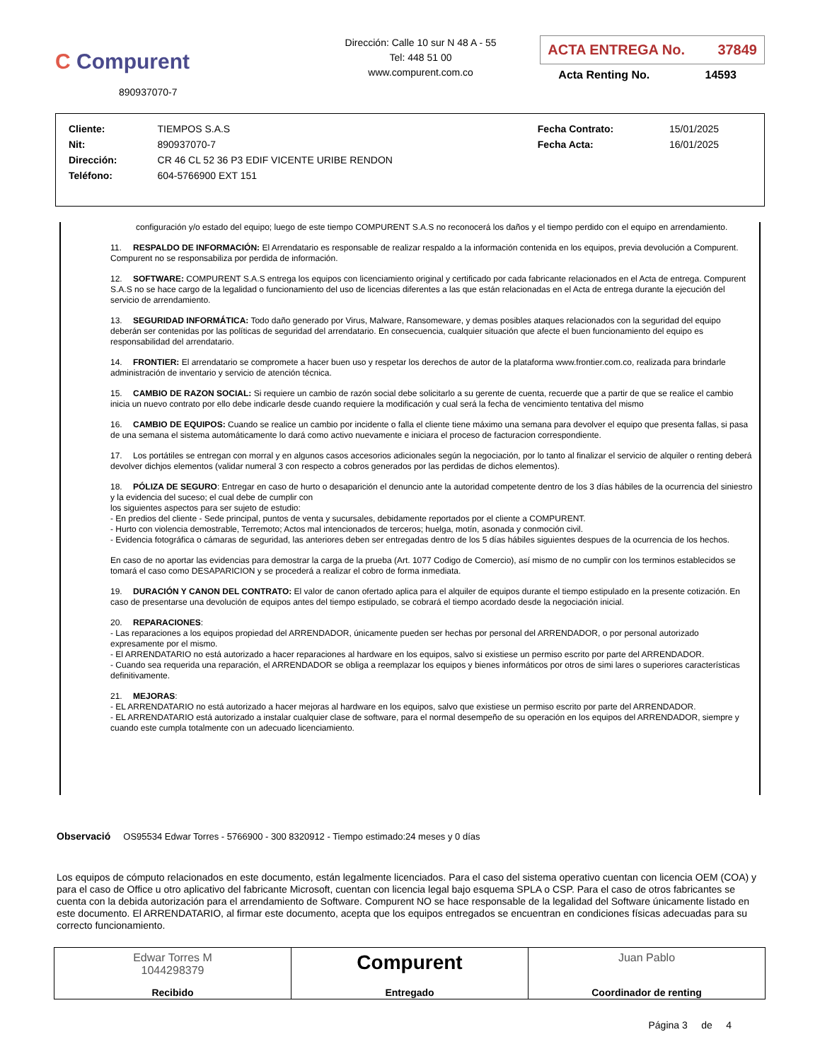C Compurent
890937070-7
Dirección: Calle 10 sur N 48 A - 55
Tel: 448 51 00
www.compurent.com.co
ACTA ENTREGA No. 37849
Acta Renting No. 14593
| Cliente: | TIEMPOS S.A.S | Fecha Contrato: | 15/01/2025 |
| Nit: | 890937070-7 | Fecha Acta: | 16/01/2025 |
| Dirección: | CR 46 CL 52 36 P3 EDIF VICENTE URIBE RENDON | | |
| Teléfono: | 604-5766900 EXT 151 | | |
configuración y/o estado del equipo; luego de este tiempo COMPURENT S.A.S no reconocerá los daños y el tiempo perdido con el equipo en arrendamiento.
11. RESPALDO DE INFORMACIÓN: El Arrendatario es responsable de realizar respaldo a la información contenida en los equipos, previa devolución a Compurent. Compurent no se responsabiliza por perdida de información.
12. SOFTWARE: COMPURENT S.A.S entrega los equipos con licenciamiento original y certificado por cada fabricante relacionados en el Acta de entrega. Compurent S.A.S no se hace cargo de la legalidad o funcionamiento del uso de licencias diferentes a las que están relacionadas en el Acta de entrega durante la ejecución del servicio de arrendamiento.
13. SEGURIDAD INFORMÁTICA: Todo daño generado por Virus, Malware, Ransomeware, y demas posibles ataques relacionados con la seguridad del equipo deberán ser contenidas por las políticas de seguridad del arrendatario. En consecuencia, cualquier situación que afecte el buen funcionamiento del equipo es responsabilidad del arrendatario.
14. FRONTIER: El arrendatario se compromete a hacer buen uso y respetar los derechos de autor de la plataforma www.frontier.com.co, realizada para brindarle administración de inventario y servicio de atención técnica.
15. CAMBIO DE RAZON SOCIAL: Si requiere un cambio de razón social debe solicitarlo a su gerente de cuenta, recuerde que a partir de que se realice el cambio inicia un nuevo contrato por ello debe indicarle desde cuando requiere la modificación y cual será la fecha de vencimiento tentativa del mismo
16. CAMBIO DE EQUIPOS: Cuando se realice un cambio por incidente o falla el cliente tiene máximo una semana para devolver el equipo que presenta fallas, si pasa de una semana el sistema automáticamente lo dará como activo nuevamente e iniciara el proceso de facturacion correspondiente.
17. Los portátiles se entregan con morral y en algunos casos accesorios adicionales según la negociación, por lo tanto al finalizar el servicio de alquiler o renting deberá devolver dichjos elementos (validar numeral 3 con respecto a cobros generados por las perdidas de dichos elementos).
18. PÓLIZA DE SEGURO: Entregar en caso de hurto o desaparición el denuncio ante la autoridad competente dentro de los 3 días hábiles de la ocurrencia del siniestro y la evidencia del suceso; el cual debe de cumplir con
los siguientes aspectos para ser sujeto de estudio:
- En predios del cliente - Sede principal, puntos de venta y sucursales, debidamente reportados por el cliente a COMPURENT.
- Hurto con violencia demostrable, Terremoto; Actos mal intencionados de terceros; huelga, motín, asonada y conmoción civil.
- Evidencia fotográfica o cámaras de seguridad, las anteriores deben ser entregadas dentro de los 5 días hábiles siguientes despues de la ocurrencia de los hechos.
En caso de no aportar las evidencias para demostrar la carga de la prueba (Art. 1077 Codigo de Comercio), así mismo de no cumplir con los terminos establecidos se tomará el caso como DESAPARICION y se procederá a realizar el cobro de forma inmediata.
19. DURACIÓN Y CANON DEL CONTRATO: El valor de canon ofertado aplica para el alquiler de equipos durante el tiempo estipulado en la presente cotización. En caso de presentarse una devolución de equipos antes del tiempo estipulado, se cobrará el tiempo acordado desde la negociación inicial.
20. REPARACIONES:
- Las reparaciones a los equipos propiedad del ARRENDADOR, únicamente pueden ser hechas por personal del ARRENDADOR, o por personal autorizado expresamente por el mismo.
- El ARRENDATARIO no está autorizado a hacer reparaciones al hardware en los equipos, salvo si existiese un permiso escrito por parte del ARRENDADOR.
- Cuando sea requerida una reparación, el ARRENDADOR se obliga a reemplazar los equipos y bienes informáticos por otros de simi lares o superiores características definitivamente.
21. MEJORAS:
- EL ARRENDATARIO no está autorizado a hacer mejoras al hardware en los equipos, salvo que existiese un permiso escrito por parte del ARRENDADOR.
- EL ARRENDATARIO está autorizado a instalar cualquier clase de software, para el normal desempeño de su operación en los equipos del ARRENDADOR, siempre y cuando este cumpla totalmente con un adecuado licenciamiento.
Observació OS95534 Edwar Torres - 5766900 - 300 8320912 - Tiempo estimado:24 meses y 0 días
Los equipos de cómputo relacionados en este documento, están legalmente licenciados. Para el caso del sistema operativo cuentan con licencia OEM (COA) y para el caso de Office u otro aplicativo del fabricante Microsoft, cuentan con licencia legal bajo esquema SPLA o CSP. Para el caso de otros fabricantes se cuenta con la debida autorización para el arrendamiento de Software. Compurent NO se hace responsable de la legalidad del Software únicamente listado en este documento. El ARRENDATARIO, al firmar este documento, acepta que los equipos entregados se encuentran en condiciones físicas adecuadas para su correcto funcionamiento.
| Edwar Torres M 1044298379 Recibido | Compurent Entregado | Juan Pablo Coordinador de renting |
Página 3 de 4